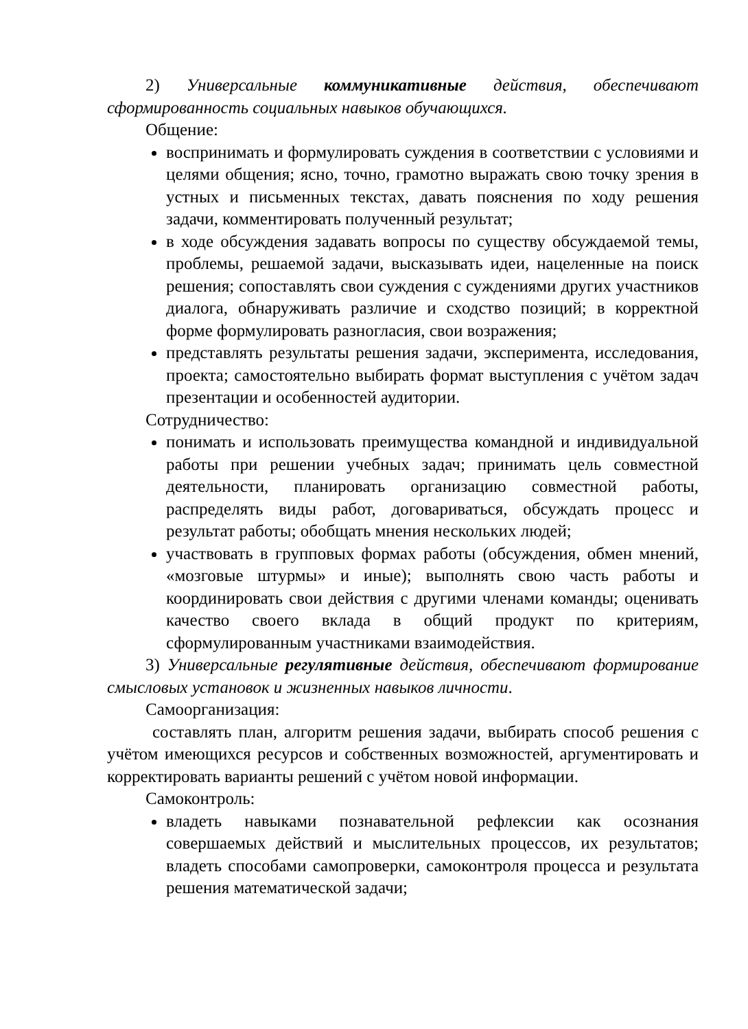2) Универсальные коммуникативные действия, обеспечивают сформированность социальных навыков обучающихся.
Общение:
воспринимать и формулировать суждения в соответствии с условиями и целями общения; ясно, точно, грамотно выражать свою точку зрения в устных и письменных текстах, давать пояснения по ходу решения задачи, комментировать полученный результат;
в ходе обсуждения задавать вопросы по существу обсуждаемой темы, проблемы, решаемой задачи, высказывать идеи, нацеленные на поиск решения; сопоставлять свои суждения с суждениями других участников диалога, обнаруживать различие и сходство позиций; в корректной форме формулировать разногласия, свои возражения;
представлять результаты решения задачи, эксперимента, исследования, проекта; самостоятельно выбирать формат выступления с учётом задач презентации и особенностей аудитории.
Сотрудничество:
понимать и использовать преимущества командной и индивидуальной работы при решении учебных задач; принимать цель совместной деятельности, планировать организацию совместной работы, распределять виды работ, договариваться, обсуждать процесс и результат работы; обобщать мнения нескольких людей;
участвовать в групповых формах работы (обсуждения, обмен мнений, «мозговые штурмы» и иные); выполнять свою часть работы и координировать свои действия с другими членами команды; оценивать качество своего вклада в общий продукт по критериям, сформулированным участниками взаимодействия.
3) Универсальные регулятивные действия, обеспечивают формирование смысловых установок и жизненных навыков личности.
Самоорганизация:
составлять план, алгоритм решения задачи, выбирать способ решения с учётом имеющихся ресурсов и собственных возможностей, аргументировать и корректировать варианты решений с учётом новой информации.
Самоконтроль:
владеть навыками познавательной рефлексии как осознания совершаемых действий и мыслительных процессов, их результатов; владеть способами самопроверки, самоконтроля процесса и результата решения математической задачи;